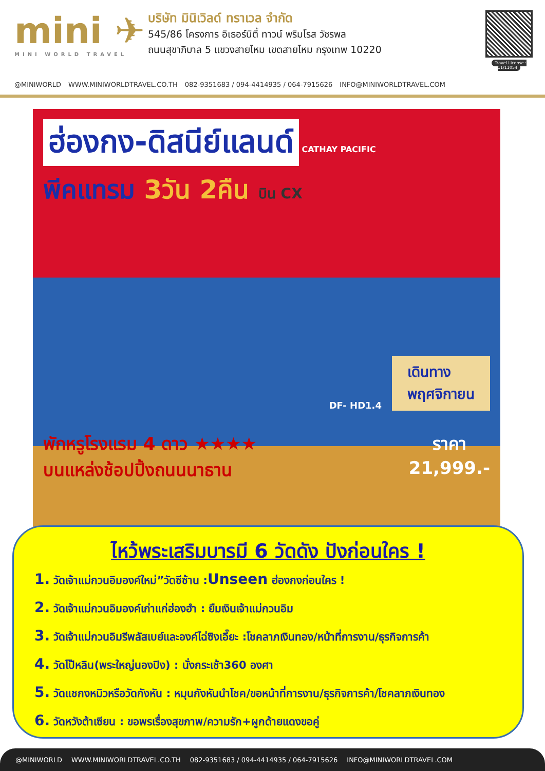mini ✈
MINI WORLD TRAVEL
บริษัท มินิเวิลด์ ทราเวล จำกัด
545/86 โครงการ อิเธอร์นิตี้ ทาวน์ พริมโรส วัชรพล
ถนนสุขาภิบาล 5 แขวงสายไหม เขตสายไหม กรุงเทพ 10220
Travel License : 11/11054
@MINIWORLD WWW.MINIWORLDTRAVEL.CO.TH 082-9351683 / 094-4414935 / 064-7915626 INFO@MINIWORLDTRAVEL.COM
ฮ่องกง-ดิสนีย์แลนด์
CATHAY PACIFIC
พีคแทรม 3วัน 2คืน บิน CX
DF- HD1.4 เดินทาง
พฤศจิกายน
พักหรูโรงแรม 4 ดาว ★★★★
บนแหล่งช้อปปิ้งถนนนาธาน ราคา
21,999.-
ไหว้พระเสริมบารมี 6 วัดดัง ปังก่อนใคร !
1. วัดเจ้าแม่กวนอิมองค์ใหม่”วัดซีซ้าน :Unseen ฮ่องกงก่อนใคร !
2. วัดเจ้าแม่กวนอิมองค์เก่าแก่ฮ่องฮำ : ยืมเงินเจ้าแม่กวนอิม
3. วัดเจ้าแม่กวนอิมรีพลัสเบย์และองค์ไฉ่ซิงเอี๊ยะ :โชคลาภเงินทอง/หน้าที่การงาน/ธุรกิจการค้า
4. วัดโป๊หลิน(พระใหญ่นองปิง) : นั่งกระเช้า360 องศา
5. วัดแชกงหมิวหรือวัดกังหัน : หมุนกังหันนำโชค/ขอหน้าที่การงาน/ธุรกิจการค้า/โชคลาภเงินทอง
6. วัดหวังต้าเซียน : ขอพรเรื่องสุขภาพ/ความรัก+ผูกด้ายแดงขอคู่
@MINIWORLD WWW.MINIWORLDTRAVEL.CO.TH 082-9351683 / 094-4414935 / 064-7915626 INFO@MINIWORLDTRAVEL.COM